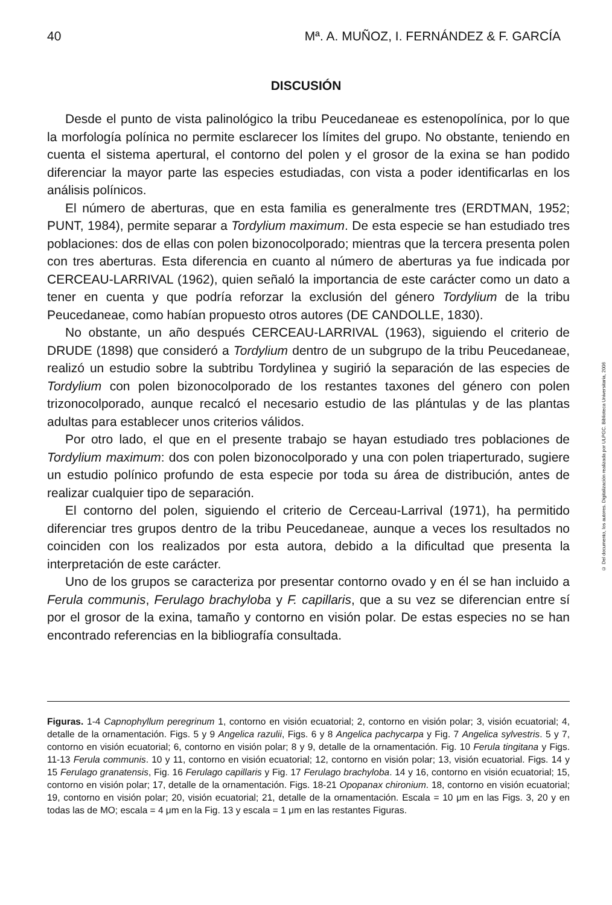40 Mª. A. MUÑOZ, I. FERNÁNDEZ & F. GARCÍA
DISCUSIÓN
Desde el punto de vista palinológico la tribu Peucedaneae es estenopolínica, por lo que la morfología polínica no permite esclarecer los límites del grupo. No obstante, teniendo en cuenta el sistema apertural, el contorno del polen y el grosor de la exina se han podido diferenciar la mayor parte las especies estudiadas, con vista a poder identificarlas en los análisis polínicos.
El número de aberturas, que en esta familia es generalmente tres (ERDTMAN, 1952; PUNT, 1984), permite separar a Tordylium maximum. De esta especie se han estudiado tres poblaciones: dos de ellas con polen bizonocolporado; mientras que la tercera presenta polen con tres aberturas. Esta diferencia en cuanto al número de aberturas ya fue indicada por CERCEAU-LARRIVAL (1962), quien señaló la importancia de este carácter como un dato a tener en cuenta y que podría reforzar la exclusión del género Tordylium de la tribu Peucedaneae, como habían propuesto otros autores (DE CANDOLLE, 1830).
No obstante, un año después CERCEAU-LARRIVAL (1963), siguiendo el criterio de DRUDE (1898) que consideró a Tordylium dentro de un subgrupo de la tribu Peucedaneae, realizó un estudio sobre la subtribu Tordylinea y sugirió la separación de las especies de Tordylium con polen bizonocolporado de los restantes taxones del género con polen trizonocolporado, aunque recalcó el necesario estudio de las plántulas y de las plantas adultas para establecer unos criterios válidos.
Por otro lado, el que en el presente trabajo se hayan estudiado tres poblaciones de Tordylium maximum: dos con polen bizonocolporado y una con polen triaperturado, sugiere un estudio polínico profundo de esta especie por toda su área de distribución, antes de realizar cualquier tipo de separación.
El contorno del polen, siguiendo el criterio de Cerceau-Larrival (1971), ha permitido diferenciar tres grupos dentro de la tribu Peucedaneae, aunque a veces los resultados no coinciden con los realizados por esta autora, debido a la dificultad que presenta la interpretación de este carácter.
Uno de los grupos se caracteriza por presentar contorno ovado y en él se han incluido a Ferula communis, Ferulago brachyloba y F. capillaris, que a su vez se diferencian entre sí por el grosor de la exina, tamaño y contorno en visión polar. De estas especies no se han encontrado referencias en la bibliografía consultada.
Figuras. 1-4 Capnophyllum peregrinum 1, contorno en visión ecuatorial; 2, contorno en visión polar; 3, visión ecuatorial; 4, detalle de la ornamentación. Figs. 5 y 9 Angelica razulii, Figs. 6 y 8 Angelica pachycarpa y Fig. 7 Angelica sylvestris. 5 y 7, contorno en visión ecuatorial; 6, contorno en visión polar; 8 y 9, detalle de la ornamentación. Fig. 10 Ferula tingitana y Figs. 11-13 Ferula communis. 10 y 11, contorno en visión ecuatorial; 12, contorno en visión polar; 13, visión ecuatorial. Figs. 14 y 15 Ferulago granatensis, Fig. 16 Ferulago capillaris y Fig. 17 Ferulago brachyloba. 14 y 16, contorno en visión ecuatorial; 15, contorno en visión polar; 17, detalle de la ornamentación. Figs. 18-21 Opopanax chironium. 18, contorno en visión ecuatorial; 19, contorno en visión polar; 20, visión ecuatorial; 21, detalle de la ornamentación. Escala = 10 μm en las Figs. 3, 20 y en todas las de MO; escala = 4 μm en la Fig. 13 y escala = 1 μm en las restantes Figuras.
© Del documento, los autores. Digitalización realizada por ULPGC. Biblioteca Universitaria, 2006